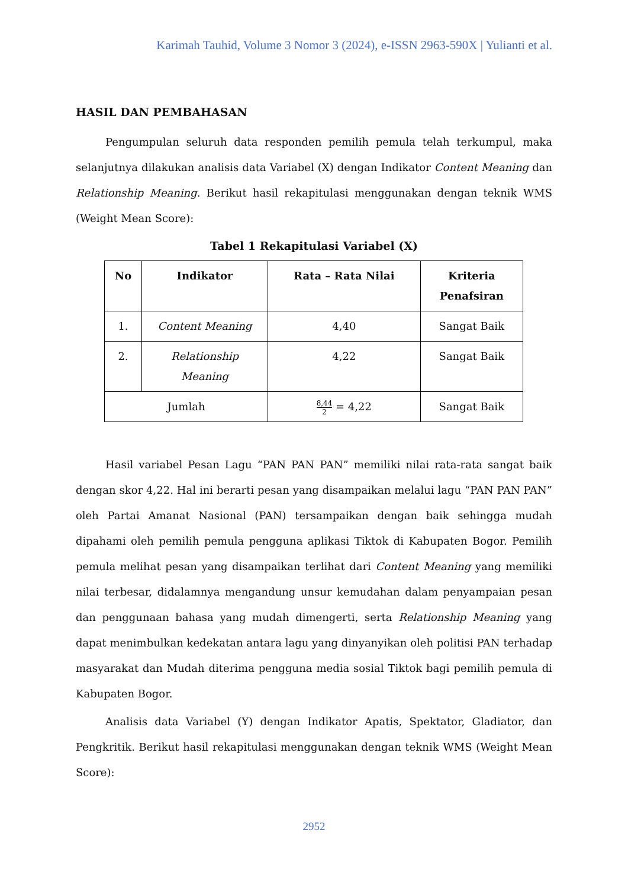Karimah Tauhid, Volume 3 Nomor 3 (2024), e-ISSN 2963-590X | Yulianti et al.
HASIL DAN PEMBAHASAN
Pengumpulan seluruh data responden pemilih pemula telah terkumpul, maka selanjutnya dilakukan analisis data Variabel (X) dengan Indikator Content Meaning dan Relationship Meaning. Berikut hasil rekapitulasi menggunakan dengan teknik WMS (Weight Mean Score):
Tabel 1 Rekapitulasi Variabel (X)
| No | Indikator | Rata – Rata Nilai | Kriteria Penafsiran |
| --- | --- | --- | --- |
| 1. | Content Meaning | 4,40 | Sangat Baik |
| 2. | Relationship Meaning | 4,22 | Sangat Baik |
| Jumlah | | 8,44 2 = 4,22 | Sangat Baik |
Hasil variabel Pesan Lagu “PAN PAN PAN” memiliki nilai rata-rata sangat baik dengan skor 4,22. Hal ini berarti pesan yang disampaikan melalui lagu “PAN PAN PAN” oleh Partai Amanat Nasional (PAN) tersampaikan dengan baik sehingga mudah dipahami oleh pemilih pemula pengguna aplikasi Tiktok di Kabupaten Bogor. Pemilih pemula melihat pesan yang disampaikan terlihat dari Content Meaning yang memiliki nilai terbesar, didalamnya mengandung unsur kemudahan dalam penyampaian pesan dan penggunaan bahasa yang mudah dimengerti, serta Relationship Meaning yang dapat menimbulkan kedekatan antara lagu yang dinyanyikan oleh politisi PAN terhadap masyarakat dan Mudah diterima pengguna media sosial Tiktok bagi pemilih pemula di Kabupaten Bogor.
Analisis data Variabel (Y) dengan Indikator Apatis, Spektator, Gladiator, dan Pengkritik. Berikut hasil rekapitulasi menggunakan dengan teknik WMS (Weight Mean Score):
2952